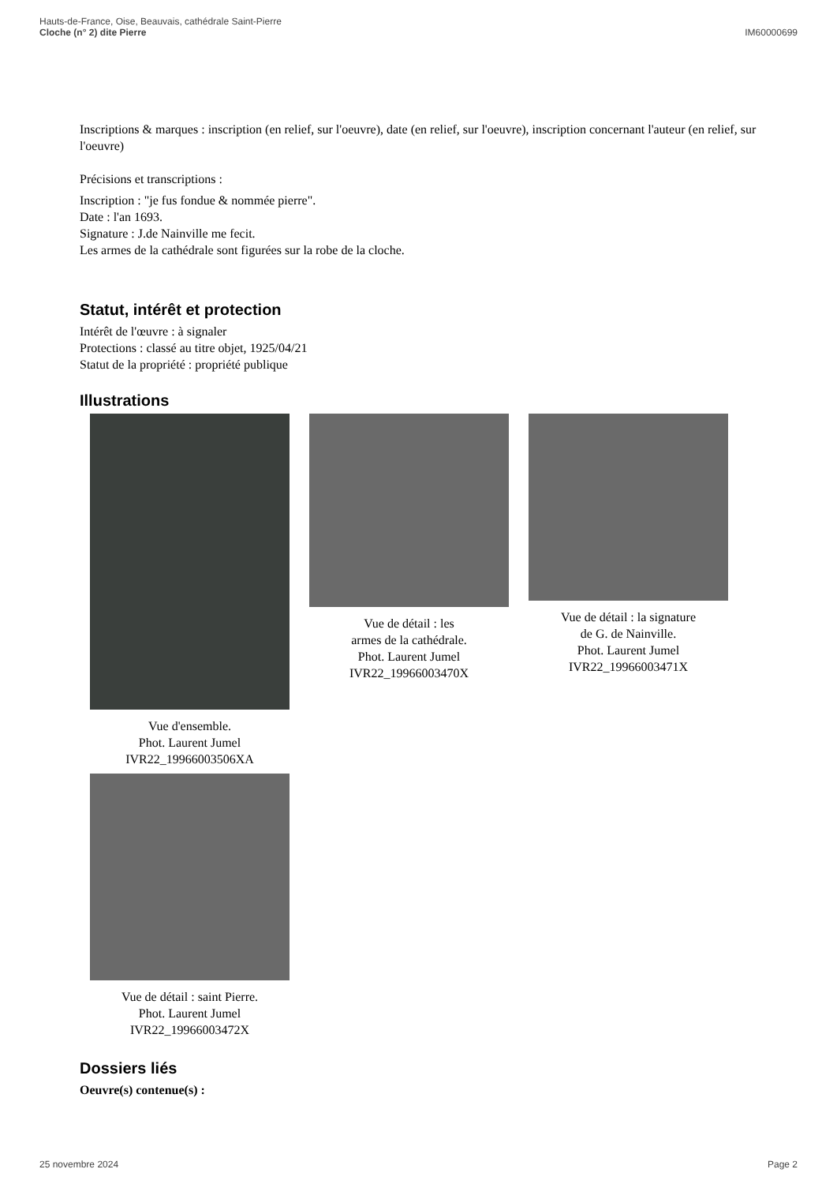Hauts-de-France, Oise, Beauvais, cathédrale Saint-Pierre
Cloche (n° 2) dite Pierre
IM60000699
Inscriptions & marques : inscription (en relief, sur l'oeuvre), date (en relief, sur l'oeuvre), inscription concernant l'auteur (en relief, sur l'oeuvre)
Précisions et transcriptions :
Inscription : "je fus fondue & nommée pierre".
Date : l'an 1693.
Signature : J.de Nainville me fecit.
Les armes de la cathédrale sont figurées sur la robe de la cloche.
Statut, intérêt et protection
Intérêt de l'œuvre : à signaler
Protections : classé au titre objet, 1925/04/21
Statut de la propriété : propriété publique
Illustrations
Vue d'ensemble.
Phot. Laurent Jumel
IVR22_19966003506XA
Vue de détail : les
armes de la cathédrale.
Phot. Laurent Jumel
IVR22_19966003470X
Vue de détail : la signature
de G. de Nainville.
Phot. Laurent Jumel
IVR22_19966003471X
Vue de détail : saint Pierre.
Phot. Laurent Jumel
IVR22_19966003472X
Dossiers liés
Oeuvre(s) contenue(s) :
25 novembre 2024 Page 2